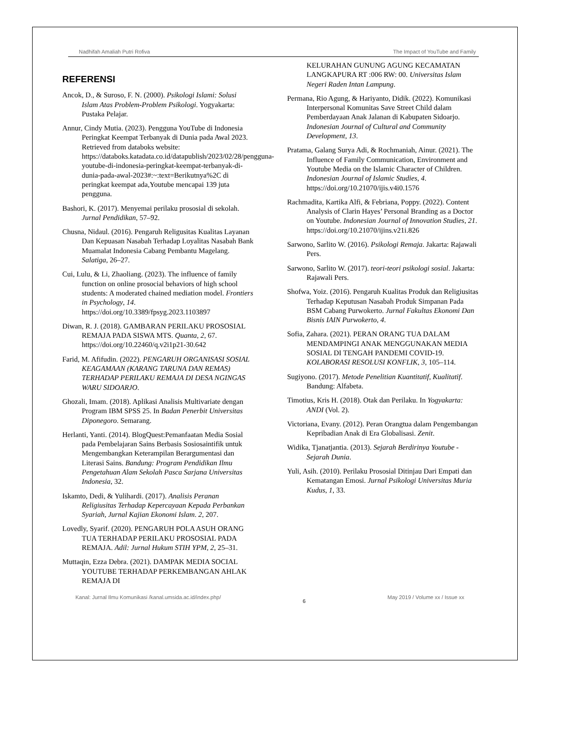Nadhifah Amaliah Putri Rofiva The Impact of YouTube and Family
REFERENSI
Ancok, D., & Suroso, F. N. (2000). Psikologi Islami: Solusi Islam Atas Problem-Problem Psikologi. Yogyakarta: Pustaka Pelajar.
Annur, Cindy Mutia. (2023). Pengguna YouTube di Indonesia Peringkat Keempat Terbanyak di Dunia pada Awal 2023. Retrieved from databoks website: https://databoks.katadata.co.id/datapublish/2023/02/28/pengguna-youtube-di-indonesia-peringkat-keempat-terbanyak-di-dunia-pada-awal-2023#:~:text=Berikutnya%2C di peringkat keempat ada,Youtube mencapai 139 juta pengguna.
Bashori, K. (2017). Menyemai perilaku prososial di sekolah. Jurnal Pendidikan, 57–92.
Chusna, Nidaul. (2016). Pengaruh Religusitas Kualitas Layanan Dan Kepuasan Nasabah Terhadap Loyalitas Nasabah Bank Muamalat Indonesia Cabang Pembantu Magelang. Salatiga, 26–27.
Cui, Lulu, & Li, Zhaoliang. (2023). The influence of family function on online prosocial behaviors of high school students: A moderated chained mediation model. Frontiers in Psychology, 14. https://doi.org/10.3389/fpsyg.2023.1103897
Diwan, R. J. (2018). GAMBARAN PERILAKU PROSOSIAL REMAJA PADA SISWA MTS. Quanta, 2, 67. https://doi.org/10.22460/q.v2i1p21-30.642
Farid, M. Afifudin. (2022). PENGARUH ORGANISASI SOSIAL KEAGAMAAN (KARANG TARUNA DAN REMAS) TERHADAP PERILAKU REMAJA DI DESA NGINGAS WARU SIDOARJO.
Ghozali, Imam. (2018). Aplikasi Analisis Multivariate dengan Program IBM SPSS 25. In Badan Penerbit Universitas Diponegoro. Semarang.
Herlanti, Yanti. (2014). BlogQuest:Pemanfaatan Media Sosial pada Pembelajaran Sains Berbasis Sosiosaintifik untuk Mengembangkan Keterampilan Berargumentasi dan Literasi Sains. Bandung: Program Pendidikan Ilmu Pengetahuan Alam Sekolah Pasca Sarjana Universitas Indonesia, 32.
Iskamto, Dedi, & Yulihardi. (2017). Analisis Peranan Religiusitas Terhadap Kepercayaan Kepada Perbankan Syariah, Jurnal Kajian Ekonomi Islam. 2, 207.
Lovedly, Syarif. (2020). PENGARUH POLA ASUH ORANG TUA TERHADAP PERILAKU PROSOSIAL PADA REMAJA. Adil: Jurnal Hukum STIH YPM, 2, 25–31.
Muttaqin, Ezza Debra. (2021). DAMPAK MEDIA SOCIAL YOUTUBE TERHADAP PERKEMBANGAN AHLAK REMAJA DI
KELURAHAN GUNUNG AGUNG KECAMATAN LANGKAPURA RT :006 RW: 00. Universitas Islam Negeri Raden Intan Lampung.
Permana, Rio Agung, & Hariyanto, Didik. (2022). Komunikasi Interpersonal Komunitas Save Street Child dalam Pemberdayaan Anak Jalanan di Kabupaten Sidoarjo. Indonesian Journal of Cultural and Community Development, 13.
Pratama, Galang Surya Adi, & Rochmaniah, Ainur. (2021). The Influence of Family Communication, Environment and Youtube Media on the Islamic Character of Children. Indonesian Journal of Islamic Studies, 4. https://doi.org/10.21070/ijis.v4i0.1576
Rachmadita, Kartika Alfi, & Febriana, Poppy. (2022). Content Analysis of Clarin Hayes’ Personal Branding as a Doctor on Youtube. Indonesian Journal of Innovation Studies, 21. https://doi.org/10.21070/ijins.v21i.826
Sarwono, Sarlito W. (2016). Psikologi Remaja. Jakarta: Rajawali Pers.
Sarwono, Sarlito W. (2017). teori-teori psikologi sosial. Jakarta: Rajawali Pers.
Shofwa, Yoiz. (2016). Pengaruh Kualitas Produk dan Religiusitas Terhadap Keputusan Nasabah Produk Simpanan Pada BSM Cabang Purwokerto. Jurnal Fakultas Ekonomi Dan Bisnis IAIN Purwokerto, 4.
Sofia, Zahara. (2021). PERAN ORANG TUA DALAM MENDAMPINGI ANAK MENGGUNAKAN MEDIA SOSIAL DI TENGAH PANDEMI COVID-19. KOLABORASI RESOLUSI KONFLIK, 3, 105–114.
Sugiyono. (2017). Metode Penelitian Kuantitatif, Kualitatif. Bandung: Alfabeta.
Timotius, Kris H. (2018). Otak dan Perilaku. In Yogyakarta: ANDI (Vol. 2).
Victoriana, Evany. (2012). Peran Orangtua dalam Pengembangan Kepribadian Anak di Era Globalisasi. Zenit.
Widika, Tjanatjantia. (2013). Sejarah Berdirinya Youtube - Sejarah Dunia.
Yuli, Asih. (2010). Perilaku Prososial Ditinjau Dari Empati dan Kematangan Emosi. Jurnal Psikologi Universitas Muria Kudus, 1, 33.
Kanal: Jurnal Ilmu Komunikasi /kanal.umsida.ac.id/index.php/ 6 May 2019 / Volume xx / Issue xx